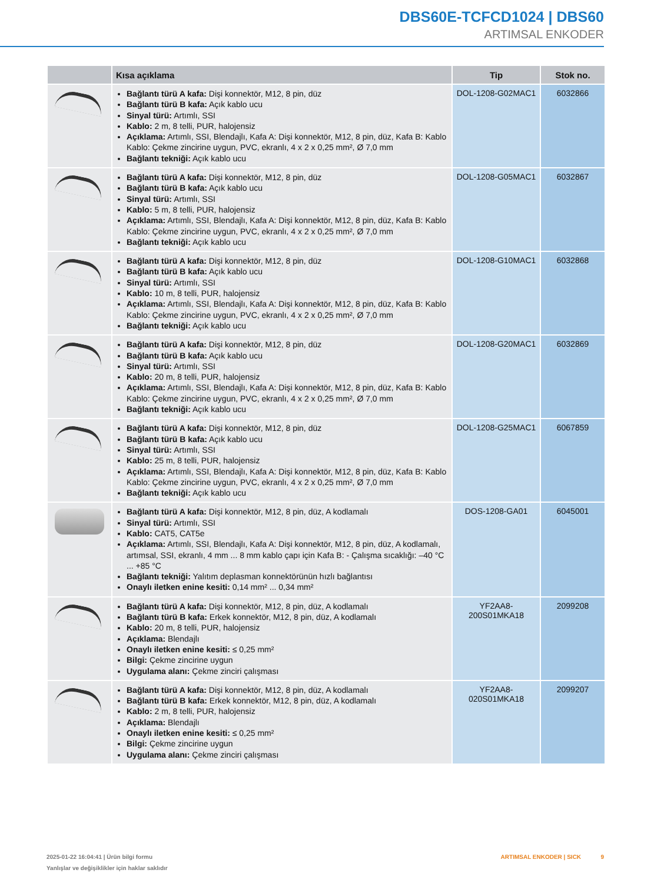DBS60E-TCFCD1024 | DBS60
ARTIMSAL ENKODER
| | Kısa açıklama | Tip | Stok no. |
| --- | --- | --- | --- |
| | Bağlantı türü A kafa: Dişi konnektör, M12, 8 pin, düz Bağlantı türü B kafa: Açık kablo ucu Sinyal türü: Artımlı, SSI Kablo: 2 m, 8 telli, PUR, halojensiz Açıklama: Artımlı, SSI, Blendajlı, Kafa A: Dişi konnektör, M12, 8 pin, düz, Kafa B: Kablo Kablo: Çekme zincirine uygun, PVC, ekranlı, 4 x 2 x 0,25 mm², Ø 7,0 mm Bağlantı tekniği: Açık kablo ucu | DOL-1208-G02MAC1 | 6032866 |
| | Bağlantı türü A kafa: Dişi konnektör, M12, 8 pin, düz Bağlantı türü B kafa: Açık kablo ucu Sinyal türü: Artımlı, SSI Kablo: 5 m, 8 telli, PUR, halojensiz Açıklama: Artımlı, SSI, Blendajlı, Kafa A: Dişi konnektör, M12, 8 pin, düz, Kafa B: Kablo Kablo: Çekme zincirine uygun, PVC, ekranlı, 4 x 2 x 0,25 mm², Ø 7,0 mm Bağlantı tekniği: Açık kablo ucu | DOL-1208-G05MAC1 | 6032867 |
| | Bağlantı türü A kafa: Dişi konnektör, M12, 8 pin, düz Bağlantı türü B kafa: Açık kablo ucu Sinyal türü: Artımlı, SSI Kablo: 10 m, 8 telli, PUR, halojensiz Açıklama: Artımlı, SSI, Blendajlı, Kafa A: Dişi konnektör, M12, 8 pin, düz, Kafa B: Kablo Kablo: Çekme zincirine uygun, PVC, ekranlı, 4 x 2 x 0,25 mm², Ø 7,0 mm Bağlantı tekniği: Açık kablo ucu | DOL-1208-G10MAC1 | 6032868 |
| | Bağlantı türü A kafa: Dişi konnektör, M12, 8 pin, düz Bağlantı türü B kafa: Açık kablo ucu Sinyal türü: Artımlı, SSI Kablo: 20 m, 8 telli, PUR, halojensiz Açıklama: Artımlı, SSI, Blendajlı, Kafa A: Dişi konnektör, M12, 8 pin, düz, Kafa B: Kablo Kablo: Çekme zincirine uygun, PVC, ekranlı, 4 x 2 x 0,25 mm², Ø 7,0 mm Bağlantı tekniği: Açık kablo ucu | DOL-1208-G20MAC1 | 6032869 |
| | Bağlantı türü A kafa: Dişi konnektör, M12, 8 pin, düz Bağlantı türü B kafa: Açık kablo ucu Sinyal türü: Artımlı, SSI Kablo: 25 m, 8 telli, PUR, halojensiz Açıklama: Artımlı, SSI, Blendajlı, Kafa A: Dişi konnektör, M12, 8 pin, düz, Kafa B: Kablo Kablo: Çekme zincirine uygun, PVC, ekranlı, 4 x 2 x 0,25 mm², Ø 7,0 mm Bağlantı tekniği: Açık kablo ucu | DOL-1208-G25MAC1 | 6067859 |
| | Bağlantı türü A kafa: Dişi konnektör, M12, 8 pin, düz, A kodlamalı Sinyal türü: Artımlı, SSI Kablo: CAT5, CAT5e Açıklama: Artımlı, SSI, Blendajlı, Kafa A: Dişi konnektör, M12, 8 pin, düz, A kodlamalı, artımsal, SSI, ekranlı, 4 mm ... 8 mm kablo çapı için Kafa B: - Çalışma sıcaklığı: –40 °C ... +85 °C Bağlantı tekniği: Yalıtım deplasman konnektörünün hızlı bağlantısı Onaylı iletken enine kesiti: 0,14 mm² ... 0,34 mm² | DOS-1208-GA01 | 6045001 |
| | Bağlantı türü A kafa: Dişi konnektör, M12, 8 pin, düz, A kodlamalı Bağlantı türü B kafa: Erkek konnektör, M12, 8 pin, düz, A kodlamalı Kablo: 20 m, 8 telli, PUR, halojensiz Açıklama: Blendajlı Onaylı iletken enine kesiti: ≤ 0,25 mm² Bilgi: Çekme zincirine uygun Uygulama alanı: Çekme zinciri çalışması | YF2AA8- 200S01MKA18 | 2099208 |
| | Bağlantı türü A kafa: Dişi konnektör, M12, 8 pin, düz, A kodlamalı Bağlantı türü B kafa: Erkek konnektör, M12, 8 pin, düz, A kodlamalı Kablo: 2 m, 8 telli, PUR, halojensiz Açıklama: Blendajlı Onaylı iletken enine kesiti: ≤ 0,25 mm² Bilgi: Çekme zincirine uygun Uygulama alanı: Çekme zinciri çalışması | YF2AA8- 020S01MKA18 | 2099207 |
2025-01-22 16:04:41 | Ürün bilgi formu
Yanlışlar ve değişiklikler için haklar saklıdır
ARTIMSAL ENKODER | SICK 9